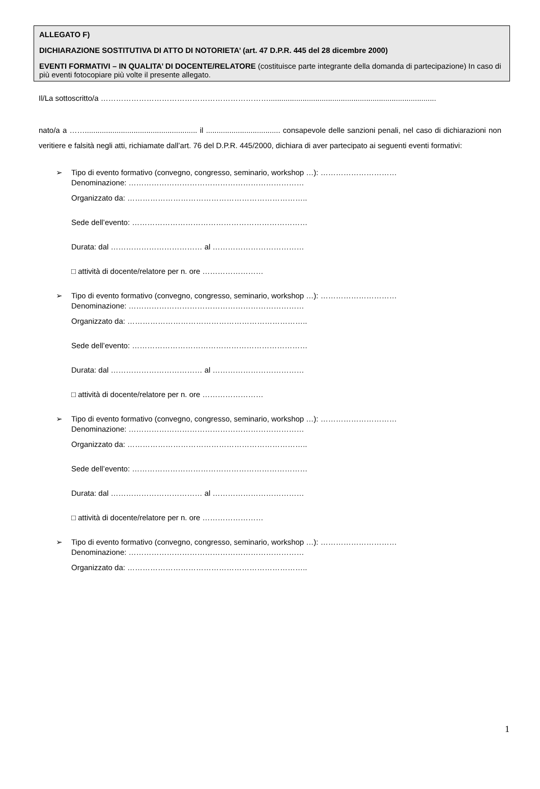ALLEGATO F)
DICHIARAZIONE SOSTITUTIVA DI ATTO DI NOTORIETA’ (art. 47 D.P.R. 445 del 28 dicembre 2000)
EVENTI FORMATIVI – IN QUALITA’ DI DOCENTE/RELATORE (costituisce parte integrante della domanda di partecipazione) In caso di più eventi fotocopiare più volte il presente allegato.
Il/La sottoscritto/a …………………………………………………………...............................................................................
nato/a a ……..................................................... il ................................... consapevole delle sanzioni penali, nel caso di dichiarazioni non veritiere e falsità negli atti, richiamate dall’art. 76 del D.P.R. 445/2000, dichiara di aver partecipato ai seguenti eventi formativi:
➢
Tipo di evento formativo (convegno, congresso, seminario, workshop …): …………………………
Denominazione: ……………………………………………………………
Organizzato da: ……………………………………………………………..
Sede dell’evento: ……………………………………………………………
Durata: dal ……………………………… al ………………………………
□ attività di docente/relatore per n. ore ……………………
➢
Tipo di evento formativo (convegno, congresso, seminario, workshop …): …………………………
Denominazione: ……………………………………………………………
Organizzato da: ……………………………………………………………..
Sede dell’evento: ……………………………………………………………
Durata: dal ……………………………… al ………………………………
□ attività di docente/relatore per n. ore ……………………
➢
Tipo di evento formativo (convegno, congresso, seminario, workshop …): …………………………
Denominazione: ……………………………………………………………
Organizzato da: ……………………………………………………………..
Sede dell’evento: ……………………………………………………………
Durata: dal ……………………………… al ………………………………
□ attività di docente/relatore per n. ore ……………………
➢
Tipo di evento formativo (convegno, congresso, seminario, workshop …): …………………………
Denominazione: ……………………………………………………………
Organizzato da: ……………………………………………………………..
1